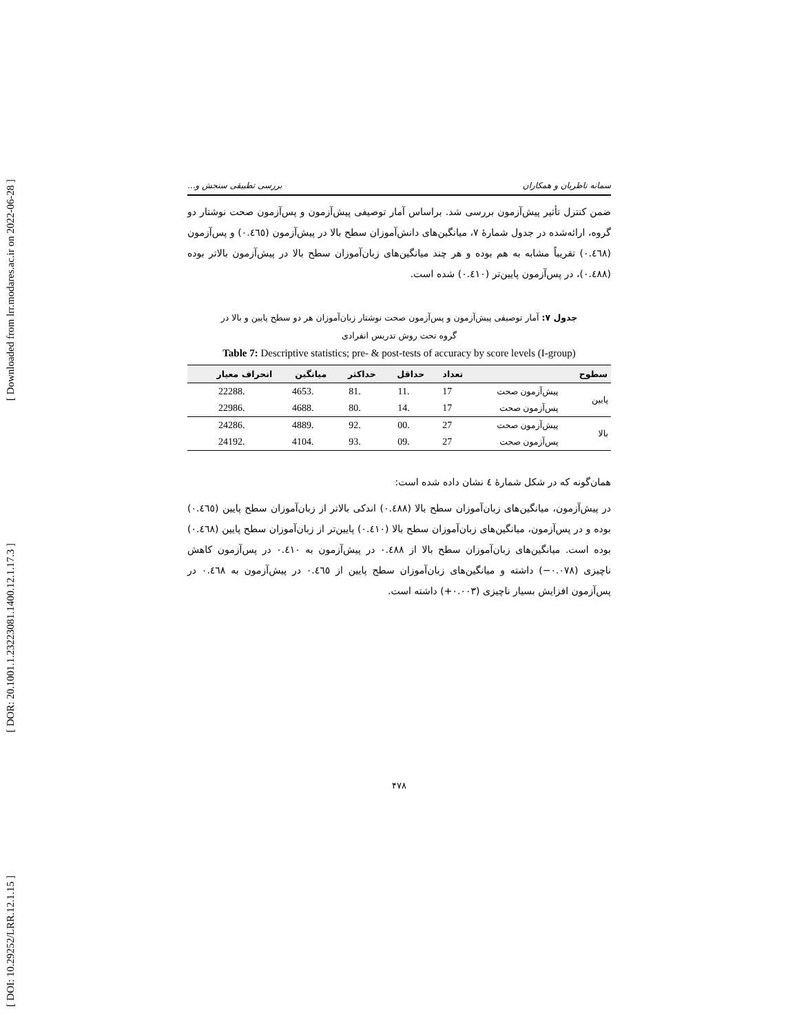[ Downloaded from lrr.modares.ac.ir on 2022-06-28 ]
[ DOR: 20.1001.1.23223081.1400.12.1.17.3 ]
[ DOI: 10.29252/LRR.12.1.15 ]
سمانه ناظریان و همکاران بررسی تطبیقی سنجش و...
ضمن کنترل تأثیر پیش‌آزمون بررسی شد. براساس آمار توصیفی پیش‌آزمون و پس‌آزمون صحت نوشتار دو گروه، ارائه‌شده در جدول شمارهٔ ۷، میانگین‌های دانش‌آموزان سطح بالا در پیش‌آزمون (۰.٤٦٥) و پس‌آزمون (۰.٤٦٨) تقریباً مشابه به هم بوده و هر چند میانگین‌های زبان‌آموزان سطح بالا در پیش‌آزمون بالاتر بوده (۰.٤٨٨)، در پس‌آزمون پایین‌تر (۰.٤١٠) شده است.
جدول ۷: آمار توصیفی پیش‌آزمون و پس‌آزمون صحت نوشتار زبان‌آموزان هر دو سطح پایین و بالا در
گروه تحت روش تدریس انفرادی
Table 7: Descriptive statistics; pre- & post-tests of accuracy by score levels (I-group)
| سطوح | | تعداد | حداقل | حداکثر | میانگین | انحراف معیار |
| --- | --- | --- | --- | --- | --- | --- |
| پایین | پیش‌آزمون صحت | 17 | .11 | .81 | .4653 | .22288 |
| | پس‌آزمون صحت | 17 | .14 | .80 | .4688 | .22986 |
| بالا | پیش‌آزمون صحت | 27 | .00 | .92 | .4889 | .24286 |
| | پس‌آزمون صحت | 27 | .09 | .93 | .4104 | .24192 |
همان‌گونه که در شکل شمارهٔ ٤ نشان داده شده است:
در پیش‌آزمون، میانگین‌های زبان‌آموزان سطح بالا (۰.٤٨٨) اندکی بالاتر از زبان‌آموزان سطح پایین (۰.٤٦٥) بوده و در پس‌آزمون، میانگین‌های زبان‌آموزان سطح بالا (۰.٤١۰) پایین‌تر از زبان‌آموزان سطح پایین (۰.٤٦٨) بوده است. میانگین‌های زبان‌آموزان سطح بالا از ۰.٤٨٨ در پیش‌آزمون به ۰.٤١۰ در پس‌آزمون کاهش ناچیزی (۰.۰٧٨−) داشته و میانگین‌های زبان‌آموزان سطح پایین از ۰.٤٦٥ در پیش‌آزمون به ۰.٤٦٨ در پس‌آزمون افزایش بسیار ناچیزی (۰.۰۰٣+) داشته است.
۴۷۸